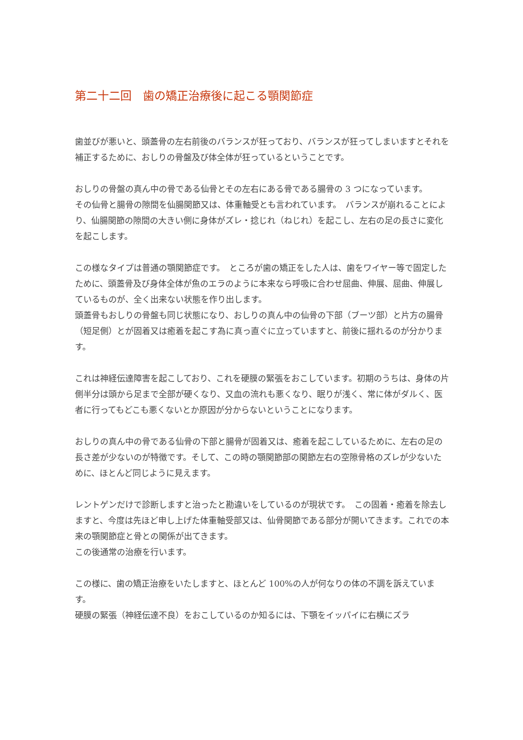第二十二回　歯の矯正治療後に起こる顎関節症
歯並びが悪いと、頭蓋骨の左右前後のバランスが狂っており、バランスが狂ってしまいますとそれを補正するために、おしりの骨盤及び体全体が狂っているということです。
おしりの骨盤の真ん中の骨である仙骨とその左右にある骨である腸骨の 3 つになっています。
その仙骨と腸骨の隙間を仙腸関節又は、体重軸受とも言われています。　バランスが崩れることにより、仙腸関節の隙間の大きい側に身体がズレ・捻じれ（ねじれ）を起こし、左右の足の長さに変化を起こします。
この様なタイプは普通の顎関節症です。　ところが歯の矯正をした人は、歯をワイヤー等で固定したために、頭蓋骨及び身体全体が魚のエラのように本来なら呼吸に合わせ屈曲、伸展、屈曲、伸展しているものが、全く出来ない状態を作り出します。
頭蓋骨もおしりの骨盤も同じ状態になり、おしりの真ん中の仙骨の下部（ブーツ部）と片方の腸骨（短足側）とが固着又は癒着を起こす為に真っ直ぐに立っていますと、前後に揺れるのが分かります。
これは神経伝達障害を起こしており、これを硬膜の緊張をおこしています。初期のうちは、身体の片側半分は頭から足まで全部が硬くなり、又血の流れも悪くなり、眠りが浅く、常に体がダルく、医者に行ってもどこも悪くないとか原因が分からないということになります。
おしりの真ん中の骨である仙骨の下部と腸骨が固着又は、癒着を起こしているために、左右の足の長さ差が少ないのが特徴です。そして、この時の顎関節部の関節左右の空隙骨格のズレが少ないために、ほとんど同じように見えます。
レントゲンだけで診断しますと治ったと勘違いをしているのが現状です。　この固着・癒着を除去しますと、今度は先ほど申し上げた体重軸受部又は、仙骨関節である部分が開いてきます。これでの本来の顎関節症と骨との関係が出てきます。
この後通常の治療を行います。
この様に、歯の矯正治療をいたしますと、ほとんど 100%の人が何なりの体の不調を訴えています。
硬膜の緊張（神経伝達不良）をおこしているのか知るには、下顎をイッパイに右横にズラ